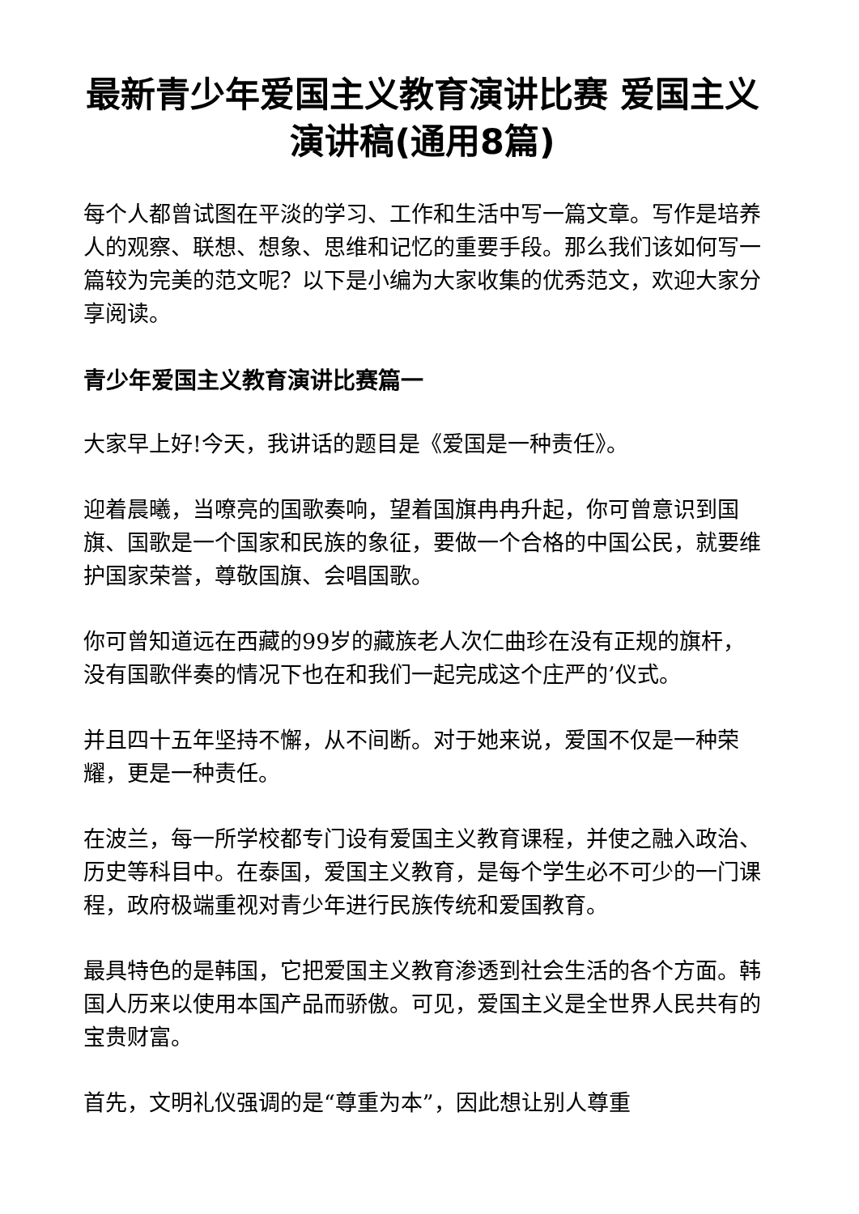最新青少年爱国主义教育演讲比赛 爱国主义演讲稿(通用8篇)
每个人都曾试图在平淡的学习、工作和生活中写一篇文章。写作是培养人的观察、联想、想象、思维和记忆的重要手段。那么我们该如何写一篇较为完美的范文呢？以下是小编为大家收集的优秀范文，欢迎大家分享阅读。
青少年爱国主义教育演讲比赛篇一
大家早上好!今天，我讲话的题目是《爱国是一种责任》。
迎着晨曦，当嘹亮的国歌奏响，望着国旗冉冉升起，你可曾意识到国旗、国歌是一个国家和民族的象征，要做一个合格的中国公民，就要维护国家荣誉，尊敬国旗、会唱国歌。
你可曾知道远在西藏的99岁的藏族老人次仁曲珍在没有正规的旗杆，没有国歌伴奏的情况下也在和我们一起完成这个庄严的’仪式。
并且四十五年坚持不懈，从不间断。对于她来说，爱国不仅是一种荣耀，更是一种责任。
在波兰，每一所学校都专门设有爱国主义教育课程，并使之融入政治、历史等科目中。在泰国，爱国主义教育，是每个学生必不可少的一门课程，政府极端重视对青少年进行民族传统和爱国教育。
最具特色的是韩国，它把爱国主义教育渗透到社会生活的各个方面。韩国人历来以使用本国产品而骄傲。可见，爱国主义是全世界人民共有的宝贵财富。
首先，文明礼仪强调的是“尊重为本”，因此想让别人尊重